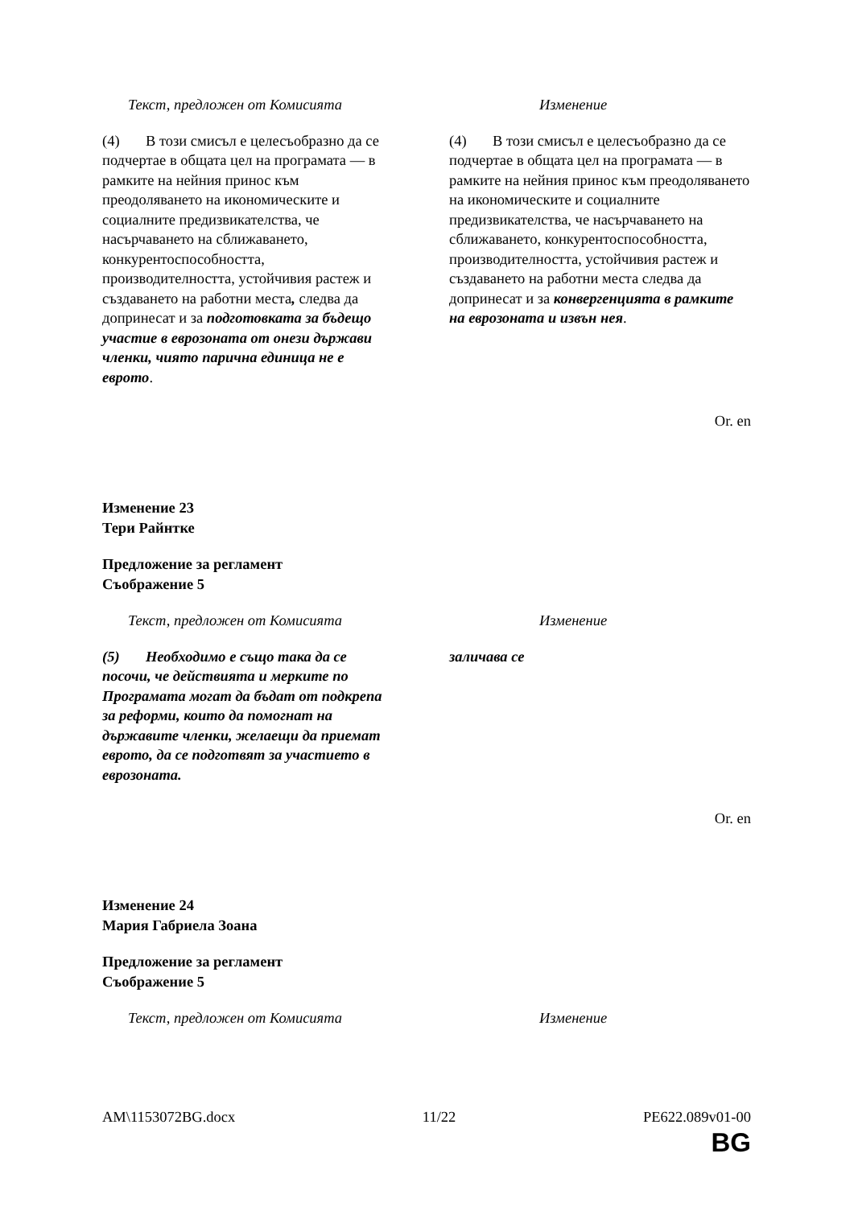| Текст, предложен от Комисията | Изменение |
| --- | --- |
| (4) В този смисъл е целесъобразно да се подчертае в общата цел на програмата — в рамките на нейния принос към преодоляването на икономическите и социалните предизвикателства, че насърчаването на сближаването, конкурентоспособността, производителността, устойчивия растеж и създаването на работни места , следва да допринесат и за подготовката за бъдещо участие в еврозоната от онези държави членки, чиято парична единица не е еврото . | (4) В този смисъл е целесъобразно да се подчертае в общата цел на програмата — в рамките на нейния принос към преодоляването на икономическите и социалните предизвикателства, че насърчаването на сближаването, конкурентоспособността, производителността, устойчивия растеж и създаването на работни места следва да допринесат и за конвергенцията в рамките на еврозоната и извън нея . |
Or. en
Изменение 23
Тери Райнтке
Предложение за регламент
Съображение 5
| Текст, предложен от Комисията | Изменение |
| --- | --- |
| (5) Необходимо е също така да се посочи, че действията и мерките по Програмата могат да бъдат от подкрепа за реформи, които да помогнат на държавите членки, желаещи да приемат еврото, да се подготвят за участието в еврозоната. | заличава се |
Or. en
Изменение 24
Мария Габриела Зоана
Предложение за регламент
Съображение 5
| Текст, предложен от Комисията | Изменение |
| --- | --- |
AM\1153072BG.docx 11/22 PE622.089v01-00
BG